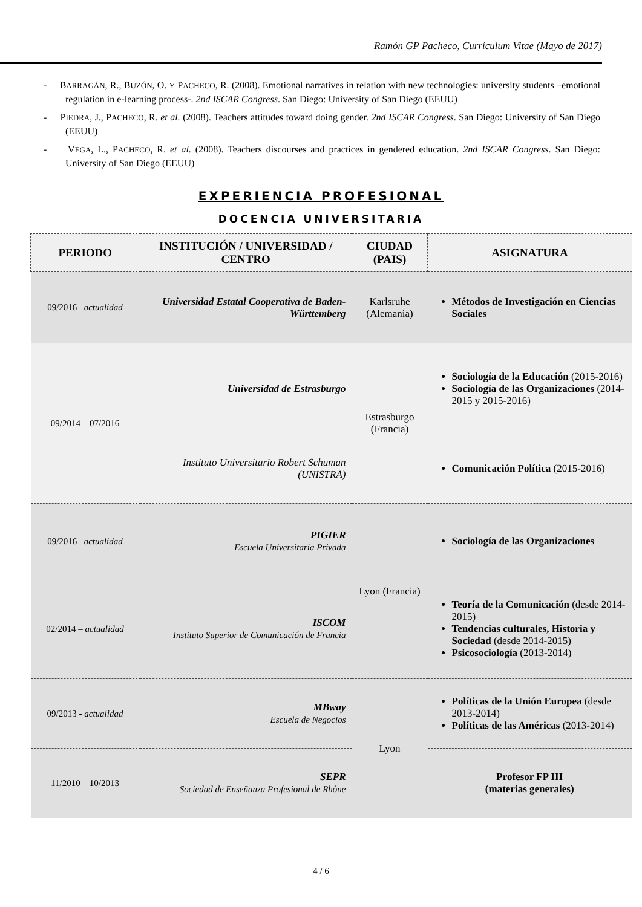Ramón GP Pacheco, Currículum Vitae (Mayo de 2017)
- BARRAGÁN, R., BUZÓN, O. Y PACHECO, R. (2008). Emotional narratives in relation with new technologies: university students –emotional regulation in e-learning process-. 2nd ISCAR Congress. San Diego: University of San Diego (EEUU)
- PIEDRA, J., PACHECO, R. et al. (2008). Teachers attitudes toward doing gender. 2nd ISCAR Congress. San Diego: University of San Diego (EEUU)
- VEGA, L., PACHECO, R. et al. (2008). Teachers discourses and practices in gendered education. 2nd ISCAR Congress. San Diego: University of San Diego (EEUU)
EXPERIENCIA PROFESIONAL
DOCENCIA UNIVERSITARIA
| PERIODO | INSTITUCIÓN / UNIVERSIDAD / CENTRO | CIUDAD (PAIS) | ASIGNATURA |
| --- | --- | --- | --- |
| 09/2016– actualidad | Universidad Estatal Cooperativa de Baden-Württemberg | Karlsruhe (Alemania) | Métodos de Investigación en Ciencias Sociales |
| 09/2014 – 07/2016 | Universidad de Estrasburgo | Estrasburgo (Francia) | Sociología de la Educación (2015-2016) Sociología de las Organizaciones (2014-2015 y 2015-2016) |
| | Instituto Universitario Robert Schuman (UNISTRA) | | Comunicación Política (2015-2016) |
| 09/2016– actualidad | PIGIER Escuela Universitaria Privada | Lyon (Francia) | Sociología de las Organizaciones |
| 02/2014 – actualidad | ISCOM Instituto Superior de Comunicación de Francia | | Teoría de la Comunicación (desde 2014-2015) Tendencias culturales, Historia y Sociedad (desde 2014-2015) Psicosociología (2013-2014) |
| 09/2013 - actualidad | MBway Escuela de Negocios | Lyon | Políticas de la Unión Europea (desde 2013-2014) Políticas de las Américas (2013-2014) |
| 11/2010 – 10/2013 | SEPR Sociedad de Enseñanza Profesional de Rhône | | Profesor FP III (materias generales) |
4 / 6